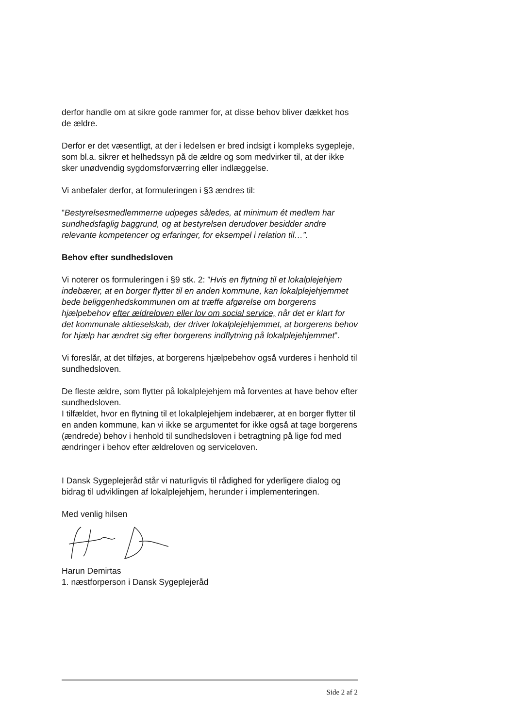derfor handle om at sikre gode rammer for, at disse behov bliver dækket hos de ældre.
Derfor er det væsentligt, at der i ledelsen er bred indsigt i kompleks sygepleje, som bl.a. sikrer et helhedssyn på de ældre og som medvirker til, at der ikke sker unødvendig sygdomsforværring eller indlæggelse.
Vi anbefaler derfor, at formuleringen i §3 ændres til:
”Bestyrelsesmedlemmerne udpeges således, at minimum ét medlem har sundhedsfaglig baggrund, og at bestyrelsen derudover besidder andre relevante kompetencer og erfaringer, for eksempel i relation til…”.
Behov efter sundhedsloven
Vi noterer os formuleringen i §9 stk. 2: ”Hvis en flytning til et lokalplejehjem indebærer, at en borger flytter til en anden kommune, kan lokalplejehjemmet bede beliggenhedskommunen om at træffe afgørelse om borgerens hjælpebehov efter ældreloven eller lov om social service, når det er klart for det kommunale aktieselskab, der driver lokalplejehjemmet, at borgerens behov for hjælp har ændret sig efter borgerens indflytning på lokalplejehjemmet”.
Vi foreslår, at det tilføjes, at borgerens hjælpebehov også vurderes i henhold til sundhedsloven.
De fleste ældre, som flytter på lokalplejehjem må forventes at have behov efter sundhedsloven.
I tilfældet, hvor en flytning til et lokalplejehjem indebærer, at en borger flytter til en anden kommune, kan vi ikke se argumentet for ikke også at tage borgerens (ændrede) behov i henhold til sundhedsloven i betragtning på lige fod med ændringer i behov efter ældreloven og serviceloven.
I Dansk Sygeplejeråd står vi naturligvis til rådighed for yderligere dialog og bidrag til udviklingen af lokalplejehjem, herunder i implementeringen.
Med venlig hilsen
Harun Demirtas
1. næstforperson i Dansk Sygeplejeråd
Side 2 af 2